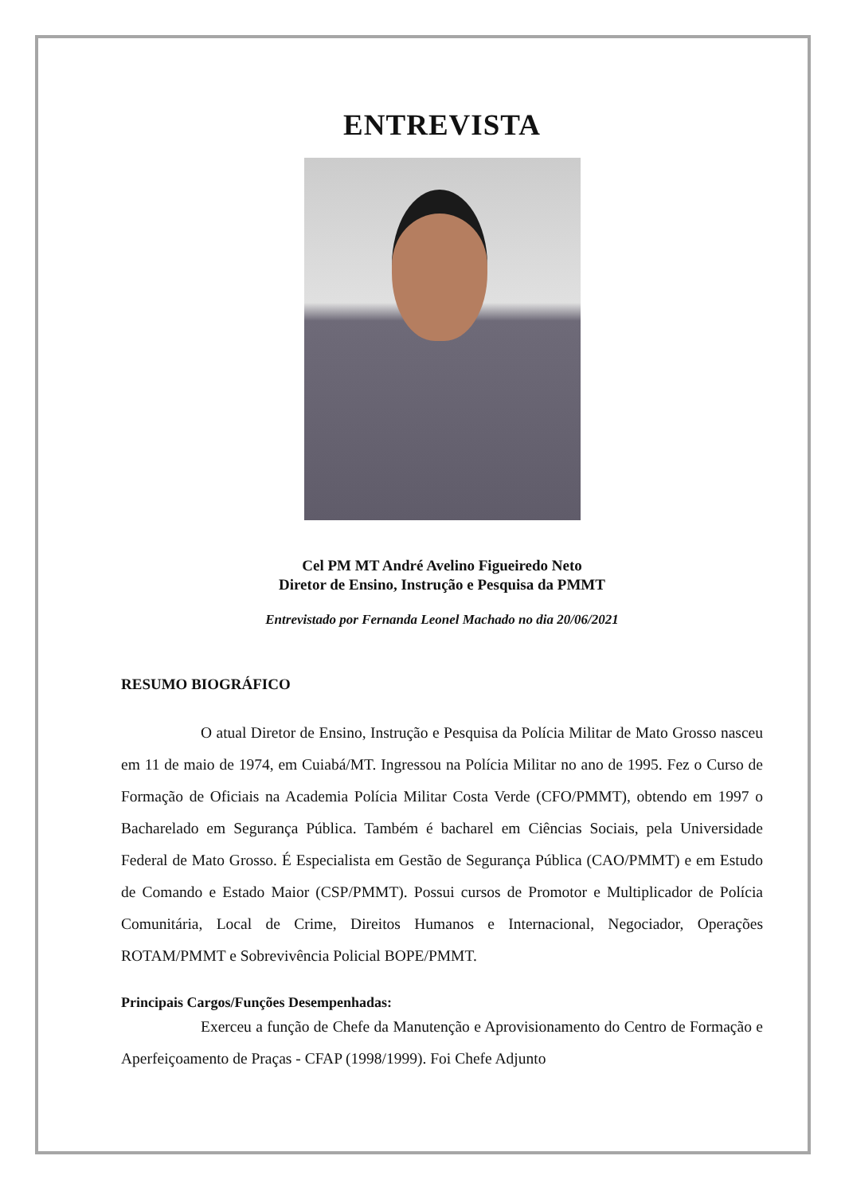ENTREVISTA
Cel PM MT André Avelino Figueiredo Neto
Diretor de Ensino, Instrução e Pesquisa da PMMT
Entrevistado por Fernanda Leonel Machado no dia 20/06/2021
RESUMO BIOGRÁFICO
O atual Diretor de Ensino, Instrução e Pesquisa da Polícia Militar de Mato Grosso nasceu em 11 de maio de 1974, em Cuiabá/MT. Ingressou na Polícia Militar no ano de 1995. Fez o Curso de Formação de Oficiais na Academia Polícia Militar Costa Verde (CFO/PMMT), obtendo em 1997 o Bacharelado em Segurança Pública. Também é bacharel em Ciências Sociais, pela Universidade Federal de Mato Grosso. É Especialista em Gestão de Segurança Pública (CAO/PMMT) e em Estudo de Comando e Estado Maior (CSP/PMMT). Possui cursos de Promotor e Multiplicador de Polícia Comunitária, Local de Crime, Direitos Humanos e Internacional, Negociador, Operações ROTAM/PMMT e Sobrevivência Policial BOPE/PMMT.
Principais Cargos/Funções Desempenhadas:
Exerceu a função de Chefe da Manutenção e Aprovisionamento do Centro de Formação e Aperfeiçoamento de Praças - CFAP (1998/1999). Foi Chefe Adjunto